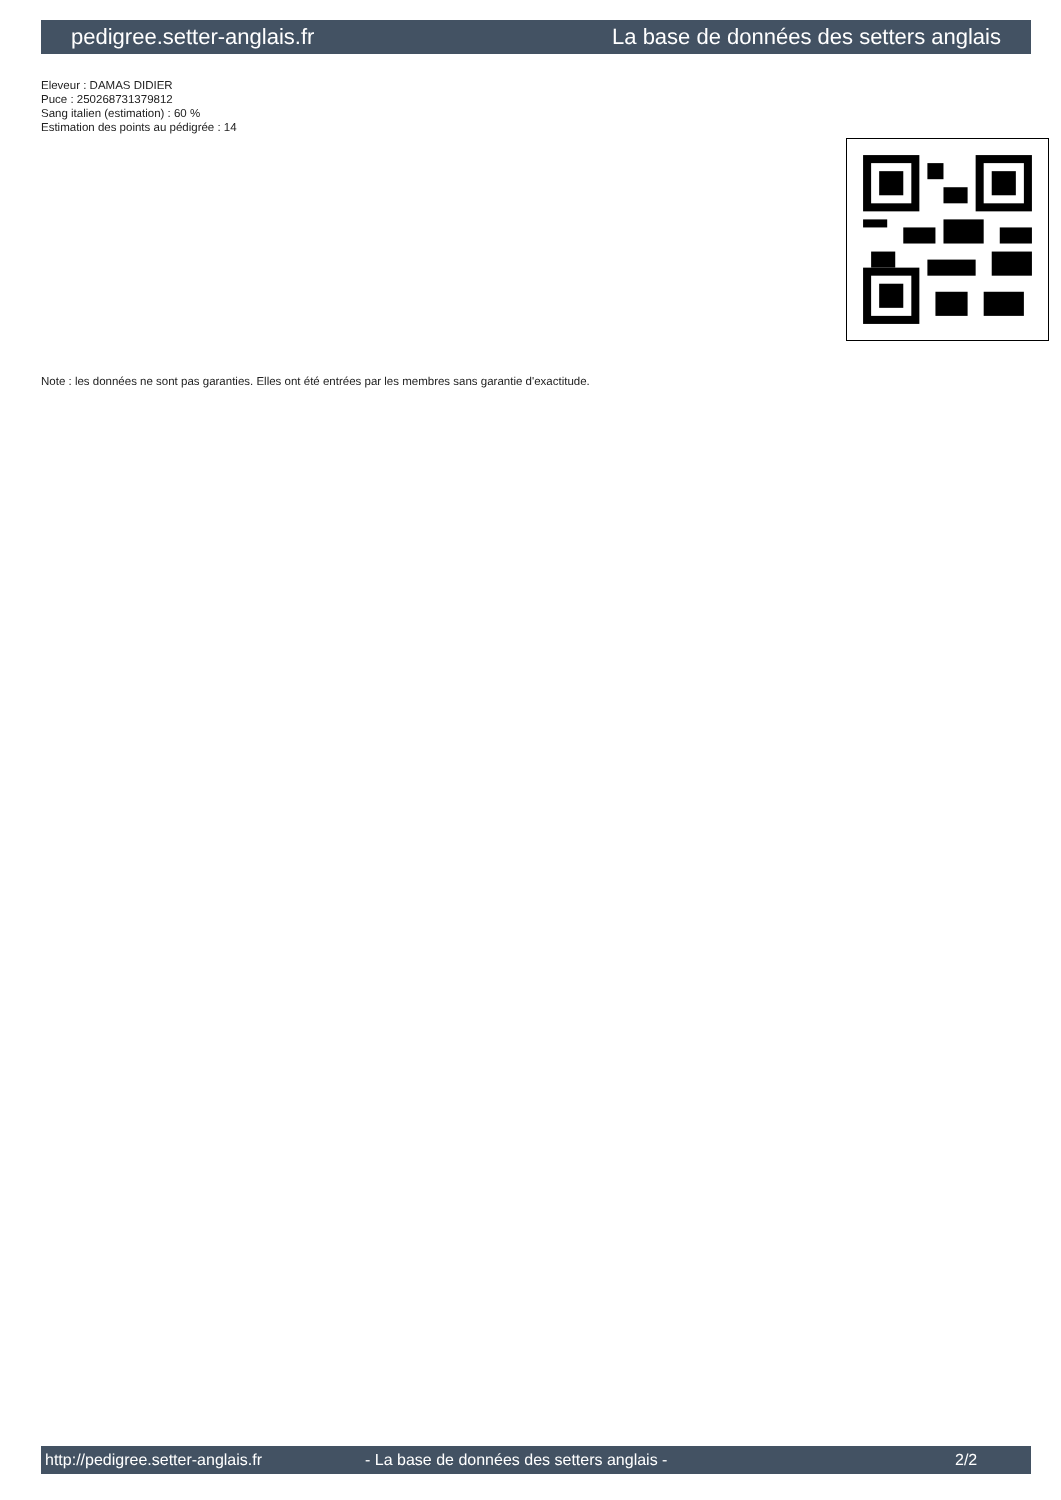pedigree.setter-anglais.fr La base de données des setters anglais
Eleveur : DAMAS DIDIER
Puce : 250268731379812
Sang italien (estimation) : 60 %
Estimation des points au pédigrée : 14
Note : les données ne sont pas garanties. Elles ont été entrées par les membres sans garantie d'exactitude.
http://pedigree.setter-anglais.fr - La base de données des setters anglais - 2/2